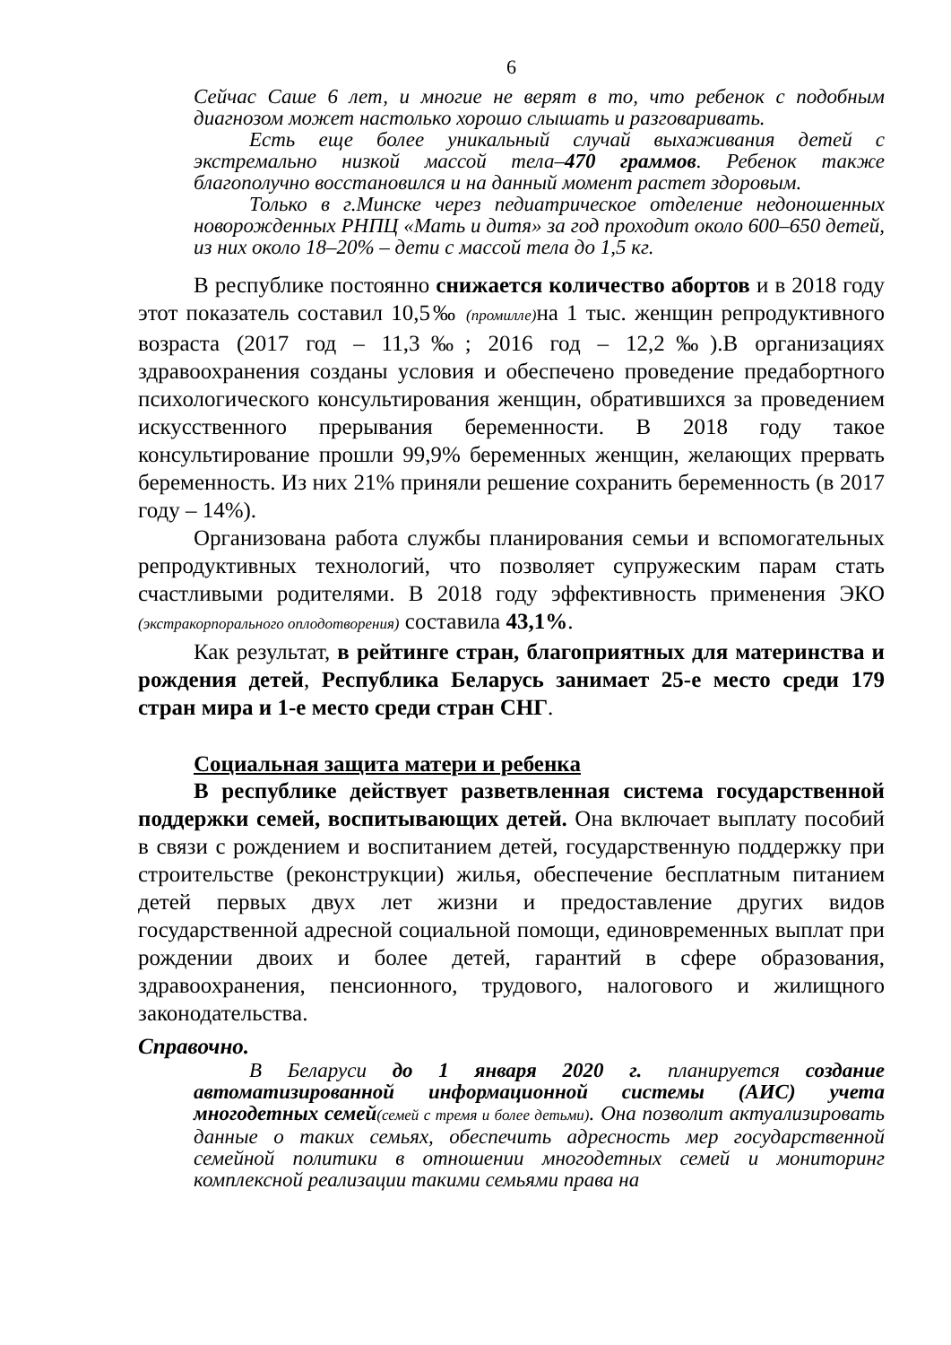6
Сейчас Саше 6 лет, и многие не верят в то, что ребенок с подобным диагнозом может настолько хорошо слышать и разговаривать.
Есть еще более уникальный случай выхаживания детей с экстремально низкой массой тела–470 граммов. Ребенок также благополучно восстановился и на данный момент растет здоровым.
Только в г.Минске через педиатрическое отделение недоношенных новорожденных РНПЦ «Мать и дитя» за год проходит около 600–650 детей, из них около 18–20% – дети с массой тела до 1,5 кг.
В республике постоянно снижается количество абортов и в 2018 году этот показатель составил 10,5‰ (промилле) на 1 тыс. женщин репродуктивного возраста (2017 год – 11,3‰; 2016 год – 12,2‰).В организациях здравоохранения созданы условия и обеспечено проведение предабортного психологического консультирования женщин, обратившихся за проведением искусственного прерывания беременности. В 2018 году такое консультирование прошли 99,9% беременных женщин, желающих прервать беременность. Из них 21% приняли решение сохранить беременность (в 2017 году – 14%).
Организована работа службы планирования семьи и вспомогательных репродуктивных технологий, что позволяет супружеским парам стать счастливыми родителями. В 2018 году эффективность применения ЭКО (экстракорпорального оплодотворения) составила 43,1%.
Как результат, в рейтинге стран, благоприятных для материнства и рождения детей, Республика Беларусь занимает 25-е место среди 179 стран мира и 1-е место среди стран СНГ.
Социальная защита матери и ребенка
В республике действует разветвленная система государственной поддержки семей, воспитывающих детей. Она включает выплату пособий в связи с рождением и воспитанием детей, государственную поддержку при строительстве (реконструкции) жилья, обеспечение бесплатным питанием детей первых двух лет жизни и предоставление других видов государственной адресной социальной помощи, единовременных выплат при рождении двоих и более детей, гарантий в сфере образования, здравоохранения, пенсионного, трудового, налогового и жилищного законодательства.
Справочно.
В Беларуси до 1 января 2020 г. планируется создание автоматизированной информационной системы (АИС) учета многодетных семей(семей с тремя и более детьми). Она позволит актуализировать данные о таких семьях, обеспечить адресность мер государственной семейной политики в отношении многодетных семей и мониторинг комплексной реализации такими семьями права на